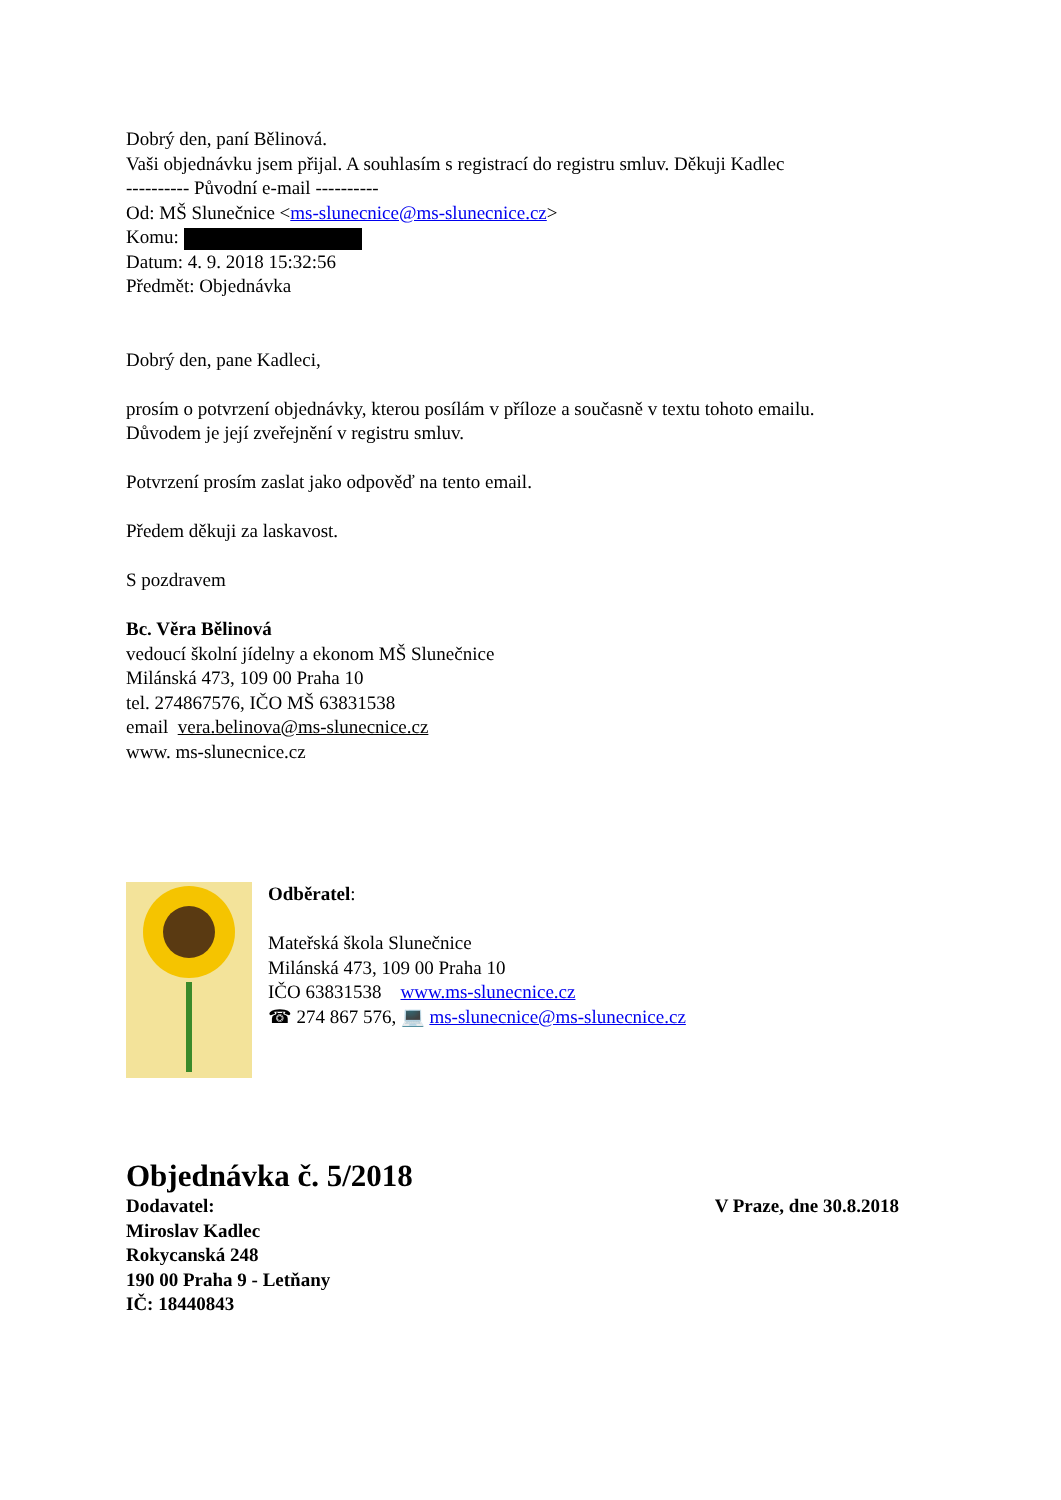Dobrý den, paní Bělinová.
Vaši objednávku jsem přijal. A souhlasím s registrací do registru smluv. Děkuji Kadlec
---------- Původní e-mail ----------
Od: MŠ Slunečnice <ms-slunecnice@ms-slunecnice.cz>
Komu:
Datum: 4. 9. 2018 15:32:56
Předmět: Objednávka
Dobrý den, pane Kadleci,
prosím o potvrzení objednávky, kterou posílám v příloze a současně v textu tohoto emailu.
Důvodem je její zveřejnění v registru smluv.
Potvrzení prosím zaslat jako odpověď na tento email.
Předem děkuji za laskavost.
S pozdravem
Bc. Věra Bělinová
vedoucí školní jídelny a ekonom MŠ Slunečnice
Milánská 473, 109 00 Praha 10
tel. 274867576, IČO MŠ 63831538
email vera.belinova@ms-slunecnice.cz
www. ms-slunecnice.cz
Odběratel:
Mateřská škola Slunečnice
Milánská 473, 109 00 Praha 10
IČO 63831538 www.ms-slunecnice.cz
☎ 274 867 576, 💻 ms-slunecnice@ms-slunecnice.cz
Objednávka č. 5/2018
Dodavatel: V Praze, dne 30.8.2018
Miroslav Kadlec
Rokycanská 248
190 00 Praha 9 - Letňany
IČ: 18440843